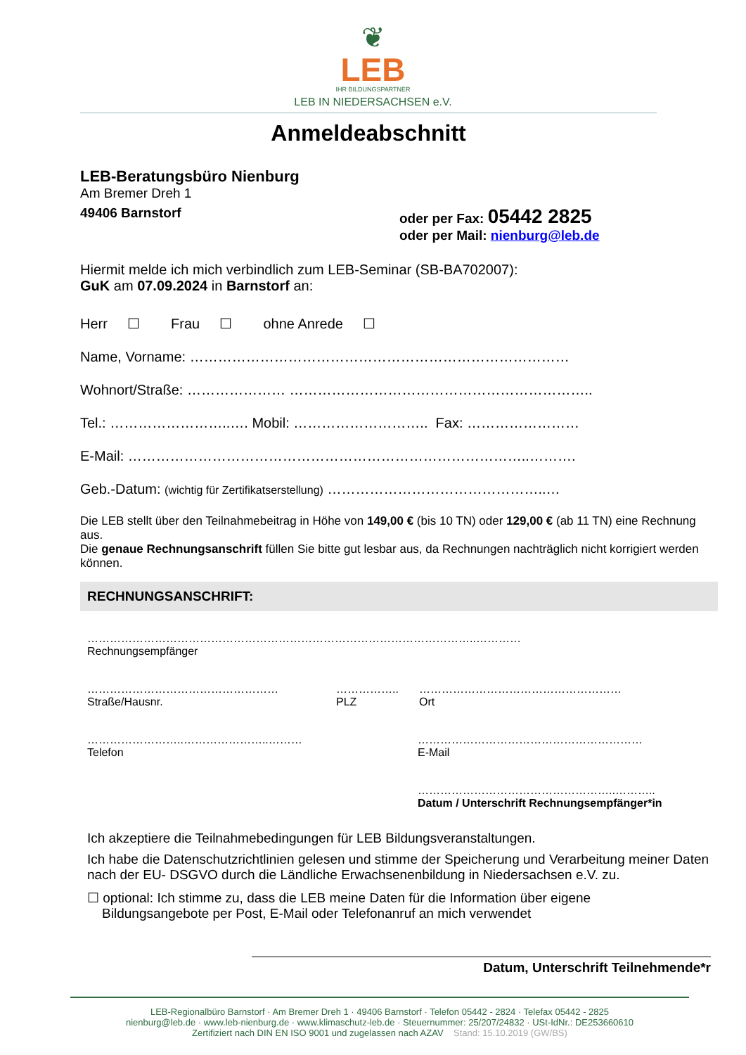❦
LEB
IHR BILDUNGSPARTNER
LEB IN NIEDERSACHSEN e.V.
Anmeldeabschnitt
LEB-Beratungsbüro Nienburg
Am Bremer Dreh 1
49406 Barnstorf oder per Fax: 05442 2825
oder per Mail: nienburg@leb.de
Hiermit melde ich mich verbindlich zum LEB-Seminar (SB-BA702007):
GuK am 07.09.2024 in Barnstorf an:
Herr ☐ Frau ☐ ohne Anrede ☐
Name, Vorname: ………………………………………………………………………
Wohnort/Straße: ………………… ………………………………………………………..
Tel.: ……………………..…. Mobil: ……………………….. Fax: ……………………
E-Mail: …………………………………………………………………………..……….
Geb.-Datum: (wichtig für Zertifikatserstellung) ………………………………………..…
Die LEB stellt über den Teilnahmebeitrag in Höhe von 149,00 € (bis 10 TN) oder 129,00 € (ab 11 TN) eine Rechnung aus.
Die genaue Rechnungsanschrift füllen Sie bitte gut lesbar aus, da Rechnungen nachträglich nicht korrigiert werden können.
RECHNUNGSANSCHRIFT:
…………………………………………………………………………………………..…………
Rechnungsempfänger
……………………………………………
Straße/Hausnr.
……………..
PLZ
………………………………………………
Ort
……………………..…………………..………
Telefon
……………………………………………………
E-Mail
……………………………………………..………..
Datum / Unterschrift Rechnungsempfänger*in
Ich akzeptiere die Teilnahmebedingungen für LEB Bildungsveranstaltungen.
Ich habe die Datenschutzrichtlinien gelesen und stimme der Speicherung und Verarbeitung meiner Daten nach der EU- DSGVO durch die Ländliche Erwachsenenbildung in Niedersachsen e.V. zu.
☐ optional: Ich stimme zu, dass die LEB meine Daten für die Information über eigene
Bildungsangebote per Post, E-Mail oder Telefonanruf an mich verwendet
Datum, Unterschrift Teilnehmende*r
LEB-Regionalbüro Barnstorf · Am Bremer Dreh 1 · 49406 Barnstorf · Telefon 05442 - 2824 · Telefax 05442 - 2825
nienburg@leb.de · www.leb-nienburg.de · www.klimaschutz-leb.de · Steuernummer: 25/207/24832 · USt-IdNr.: DE253660610
Zertifiziert nach DIN EN ISO 9001 und zugelassen nach AZAV Stand: 15.10.2019 (GW/BS)